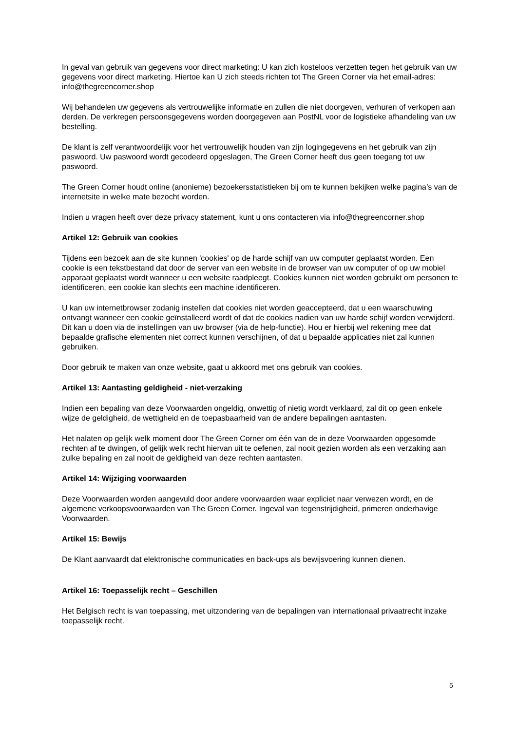In geval van gebruik van gegevens voor direct marketing: U kan zich kosteloos verzetten tegen het gebruik van uw gegevens voor direct marketing. Hiertoe kan U zich steeds richten tot The Green Corner via het email-adres: info@thegreencorner.shop
Wij behandelen uw gegevens als vertrouwelijke informatie en zullen die niet doorgeven, verhuren of verkopen aan derden. De verkregen persoonsgegevens worden doorgegeven aan PostNL voor de logistieke afhandeling van uw bestelling.
De klant is zelf verantwoordelijk voor het vertrouwelijk houden van zijn logingegevens en het gebruik van zijn paswoord. Uw paswoord wordt gecodeerd opgeslagen, The Green Corner heeft dus geen toegang tot uw paswoord.
The Green Corner houdt online (anonieme) bezoekersstatistieken bij om te kunnen bekijken welke pagina’s van de internetsite in welke mate bezocht worden.
Indien u vragen heeft over deze privacy statement, kunt u ons contacteren via info@thegreencorner.shop
Artikel 12: Gebruik van cookies
Tijdens een bezoek aan de site kunnen 'cookies' op de harde schijf van uw computer geplaatst worden. Een cookie is een tekstbestand dat door de server van een website in de browser van uw computer of op uw mobiel apparaat geplaatst wordt wanneer u een website raadpleegt. Cookies kunnen niet worden gebruikt om personen te identificeren, een cookie kan slechts een machine identificeren.
U kan uw internetbrowser zodanig instellen dat cookies niet worden geaccepteerd, dat u een waarschuwing ontvangt wanneer een cookie geïnstalleerd wordt of dat de cookies nadien van uw harde schijf worden verwijderd. Dit kan u doen via de instellingen van uw browser (via de help-functie). Hou er hierbij wel rekening mee dat bepaalde grafische elementen niet correct kunnen verschijnen, of dat u bepaalde applicaties niet zal kunnen gebruiken.
Door gebruik te maken van onze website, gaat u akkoord met ons gebruik van cookies.
Artikel 13: Aantasting geldigheid - niet-verzaking
Indien een bepaling van deze Voorwaarden ongeldig, onwettig of nietig wordt verklaard, zal dit op geen enkele wijze de geldigheid, de wettigheid en de toepasbaarheid van de andere bepalingen aantasten.
Het nalaten op gelijk welk moment door The Green Corner om één van de in deze Voorwaarden opgesomde rechten af te dwingen, of gelijk welk recht hiervan uit te oefenen, zal nooit gezien worden als een verzaking aan zulke bepaling en zal nooit de geldigheid van deze rechten aantasten.
Artikel 14: Wijziging voorwaarden
Deze Voorwaarden worden aangevuld door andere voorwaarden waar expliciet naar verwezen wordt, en de algemene verkoopsvoorwaarden van The Green Corner. Ingeval van tegenstrijdigheid, primeren onderhavige Voorwaarden.
Artikel 15: Bewijs
De Klant aanvaardt dat elektronische communicaties en back-ups als bewijsvoering kunnen dienen.
Artikel 16: Toepasselijk recht – Geschillen
Het Belgisch recht is van toepassing, met uitzondering van de bepalingen van internationaal privaatrecht inzake toepasselijk recht.
5